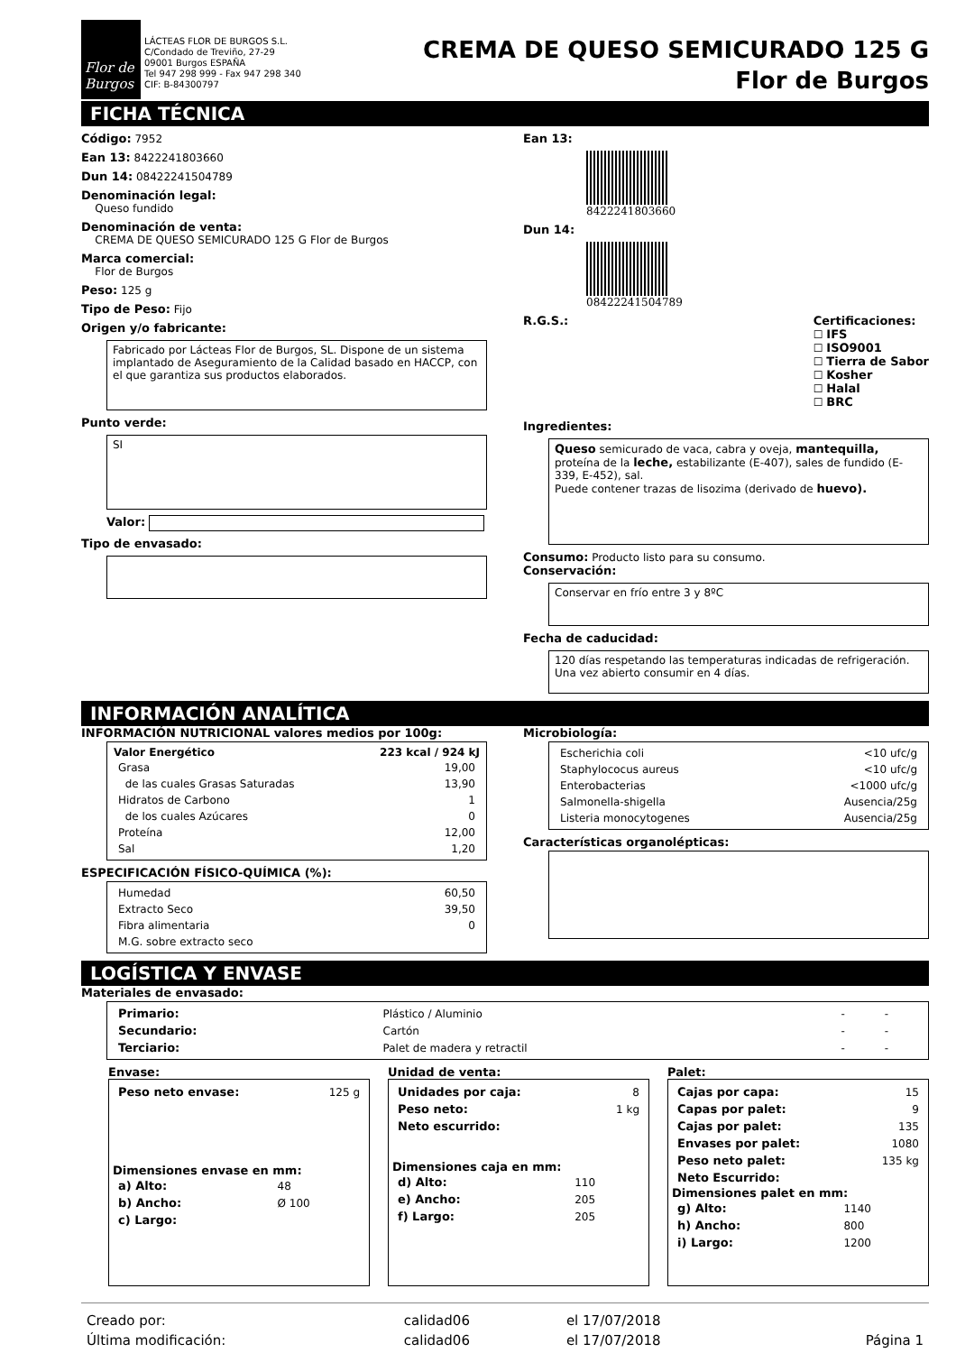Flor de Burgos
LÁCTEAS FLOR DE BURGOS S.L.
C/Condado de Treviño, 27-29
09001 Burgos ESPAÑA
Tel 947 298 999 - Fax 947 298 340
CIF: B-84300797
CREMA DE QUESO SEMICURADO 125 G
Flor de Burgos
FICHA TÉCNICA
Código: 7952
Ean 13: 8422241803660
Dun 14: 08422241504789
Denominación legal:
Queso fundido
Denominación de venta:
CREMA DE QUESO SEMICURADO 125 G Flor de Burgos
Marca comercial:
Flor de Burgos
Peso: 125 g
Tipo de Peso: Fijo
Origen y/o fabricante:
Fabricado por Lácteas Flor de Burgos, SL. Dispone de un sistema implantado de Aseguramiento de la Calidad basado en HACCP, con el que garantiza sus productos elaborados.
Punto verde:
SI
Valor:
Tipo de envasado:
Ean 13:
8422241803660
Dun 14:
08422241504789
R.G.S.: Certificaciones:
☐ IFS
☐ ISO9001
☐ Tierra de Sabor
☐ Kosher
☐ Halal
☐ BRC
Ingredientes:
Queso semicurado de vaca, cabra y oveja, mantequilla, proteína de la leche, estabilizante (E-407), sales de fundido (E-339, E-452), sal.
Puede contener trazas de lisozima (derivado de huevo).
Consumo: Producto listo para su consumo.
Conservación:
Conservar en frío entre 3 y 8ºC
Fecha de caducidad:
120 días respetando las temperaturas indicadas de refrigeración. Una vez abierto consumir en 4 días.
INFORMACIÓN ANALÍTICA
INFORMACIÓN NUTRICIONAL valores medios por 100g:
| Valor Energético | 223 kcal / 924 kJ |
| --- | --- |
| Grasa | 19,00 |
| de las cuales Grasas Saturadas | 13,90 |
| Hidratos de Carbono | 1 |
| de los cuales Azúcares | 0 |
| Proteína | 12,00 |
| Sal | 1,20 |
ESPECIFICACIÓN FÍSICO-QUÍMICA (%):
| Humedad | 60,50 |
| Extracto Seco | 39,50 |
| Fibra alimentaria | 0 |
| M.G. sobre extracto seco | |
Microbiología:
| Escherichia coli | <10 ufc/g |
| Staphylococus aureus | <10 ufc/g |
| Enterobacterias | <1000 ufc/g |
| Salmonella-shigella | Ausencia/25g |
| Listeria monocytogenes | Ausencia/25g |
Características organolépticas:
LOGÍSTICA Y ENVASE
Materiales de envasado:
| Primario: | Plástico / Aluminio | - | - |
| Secundario: | Cartón | - | - |
| Terciario: | Palet de madera y retractil | - | - |
Envase:
| Peso neto envase: | 125 g |
Dimensiones envase en mm:
| a) Alto: | 48 |
| b) Ancho: | Ø 100 |
| c) Largo: | |
Unidad de venta:
| Unidades por caja: | 8 |
| Peso neto: | 1 kg |
| Neto escurrido: | |
Dimensiones caja en mm:
| d) Alto: | 110 |
| e) Ancho: | 205 |
| f) Largo: | 205 |
Palet:
| Cajas por capa: | 15 |
| Capas por palet: | 9 |
| Cajas por palet: | 135 |
| Envases por palet: | 1080 |
| Peso neto palet: | 135 kg |
| Neto Escurrido: | |
Dimensiones palet en mm:
| g) Alto: | 1140 |
| h) Ancho: | 800 |
| i) Largo: | 1200 |
| Creado por: | calidad06 | el 17/07/2018 | |
| Última modificación: | calidad06 | el 17/07/2018 | Página 1 |